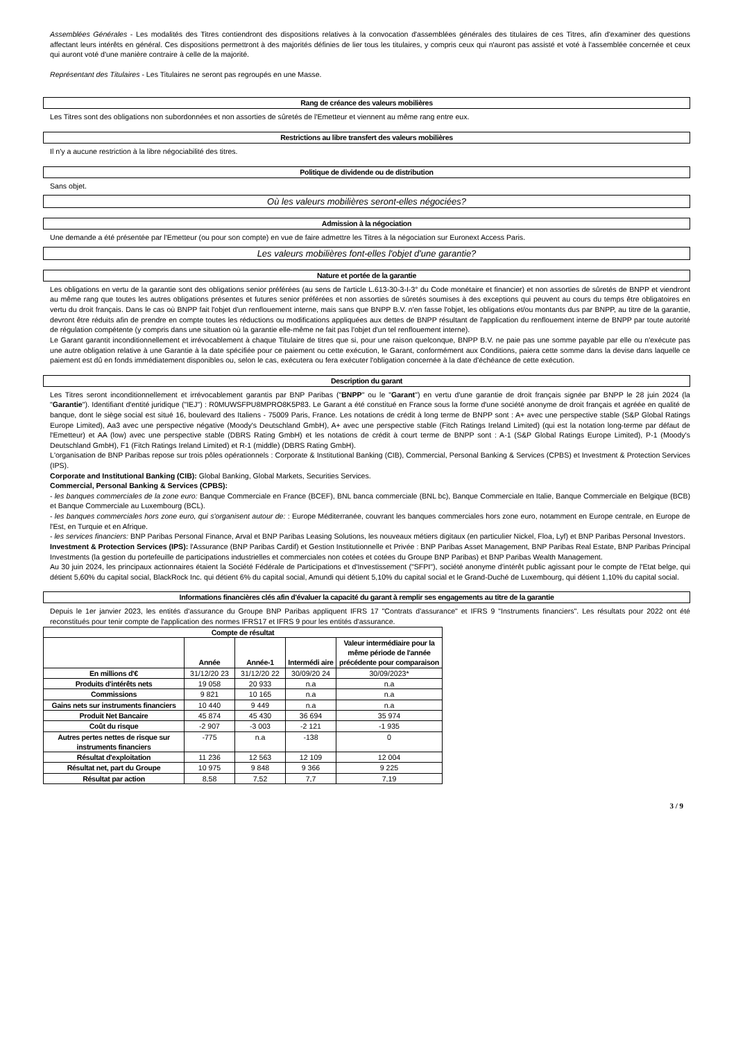Assemblées Générales - Les modalités des Titres contiendront des dispositions relatives à la convocation d'assemblées générales des titulaires de ces Titres, afin d'examiner des questions affectant leurs intérêts en général. Ces dispositions permettront à des majorités définies de lier tous les titulaires, y compris ceux qui n'auront pas assisté et voté à l'assemblée concernée et ceux qui auront voté d'une manière contraire à celle de la majorité.
Représentant des Titulaires - Les Titulaires ne seront pas regroupés en une Masse.
Rang de créance des valeurs mobilières
Les Titres sont des obligations non subordonnées et non assorties de sûretés de l'Emetteur et viennent au même rang entre eux.
Restrictions au libre transfert des valeurs mobilières
Il n'y a aucune restriction à la libre négociabilité des titres.
Politique de dividende ou de distribution
Sans objet.
Où les valeurs mobilières seront-elles négociées?
Admission à la négociation
Une demande a été présentée par l'Emetteur (ou pour son compte) en vue de faire admettre les Titres à la négociation sur Euronext Access Paris.
Les valeurs mobilières font-elles l'objet d'une garantie?
Nature et portée de la garantie
Les obligations en vertu de la garantie sont des obligations senior préférées (au sens de l'article L.613-30-3-I-3° du Code monétaire et financier) et non assorties de sûretés de BNPP et viendront au même rang que toutes les autres obligations présentes et futures senior préférées et non assorties de sûretés soumises à des exceptions qui peuvent au cours du temps être obligatoires en vertu du droit français. Dans le cas où BNPP fait l'objet d'un renflouement interne, mais sans que BNPP B.V. n'en fasse l'objet, les obligations et/ou montants dus par BNPP, au titre de la garantie, devront être réduits afin de prendre en compte toutes les réductions ou modifications appliquées aux dettes de BNPP résultant de l'application du renflouement interne de BNPP par toute autorité de régulation compétente (y compris dans une situation où la garantie elle-même ne fait pas l'objet d'un tel renflouement interne).
Le Garant garantit inconditionnellement et irrévocablement à chaque Titulaire de titres que si, pour une raison quelconque, BNPP B.V. ne paie pas une somme payable par elle ou n'exécute pas une autre obligation relative à une Garantie à la date spécifiée pour ce paiement ou cette exécution, le Garant, conformément aux Conditions, paiera cette somme dans la devise dans laquelle ce paiement est dû en fonds immédiatement disponibles ou, selon le cas, exécutera ou fera exécuter l'obligation concernée à la date d'échéance de cette exécution.
Description du garant
Les Titres seront inconditionnellement et irrévocablement garantis par BNP Paribas ("BNPP" ou le "Garant") en vertu d'une garantie de droit français signée par BNPP le 28 juin 2024 (la "Garantie"). Identifiant d'entité juridique ("IEJ") : R0MUWSFPU8MPRO8K5P83. Le Garant a été constitué en France sous la forme d'une société anonyme de droit français et agréée en qualité de banque, dont le siège social est situé 16, boulevard des Italiens - 75009 Paris, France. Les notations de crédit à long terme de BNPP sont : A+ avec une perspective stable (S&P Global Ratings Europe Limited), Aa3 avec une perspective négative (Moody's Deutschland GmbH), A+ avec une perspective stable (Fitch Ratings Ireland Limited) (qui est la notation long-terme par défaut de l'Emetteur) et AA (low) avec une perspective stable (DBRS Rating GmbH) et les notations de crédit à court terme de BNPP sont : A-1 (S&P Global Ratings Europe Limited), P-1 (Moody's Deutschland GmbH), F1 (Fitch Ratings Ireland Limited) et R-1 (middle) (DBRS Rating GmbH).
L'organisation de BNP Paribas repose sur trois pôles opérationnels : Corporate & Institutional Banking (CIB), Commercial, Personal Banking & Services (CPBS) et Investment & Protection Services (IPS).
Corporate and Institutional Banking (CIB): Global Banking, Global Markets, Securities Services.
Commercial, Personal Banking & Services (CPBS):
- les banques commerciales de la zone euro: Banque Commerciale en France (BCEF), BNL banca commerciale (BNL bc), Banque Commerciale en Italie, Banque Commerciale en Belgique (BCB) et Banque Commerciale au Luxembourg (BCL).
- les banques commerciales hors zone euro, qui s'organisent autour de: : Europe Méditerranée, couvrant les banques commerciales hors zone euro, notamment en Europe centrale, en Europe de l'Est, en Turquie et en Afrique.
- les services financiers: BNP Paribas Personal Finance, Arval et BNP Paribas Leasing Solutions, les nouveaux métiers digitaux (en particulier Nickel, Floa, Lyf) et BNP Paribas Personal Investors.
Investment & Protection Services (IPS): l'Assurance (BNP Paribas Cardif) et Gestion Institutionnelle et Privée : BNP Paribas Asset Management, BNP Paribas Real Estate, BNP Paribas Principal Investments (la gestion du portefeuille de participations industrielles et commerciales non cotées et cotées du Groupe BNP Paribas) et BNP Paribas Wealth Management.
Au 30 juin 2024, les principaux actionnaires étaient la Société Fédérale de Participations et d'Investissement ("SFPI"), société anonyme d'intérêt public agissant pour le compte de l'Etat belge, qui détient 5,60% du capital social, BlackRock Inc. qui détient 6% du capital social, Amundi qui détient 5,10% du capital social et le Grand-Duché de Luxembourg, qui détient 1,10% du capital social.
Informations financières clés afin d'évaluer la capacité du garant à remplir ses engagements au titre de la garantie
Depuis le 1er janvier 2023, les entités d'assurance du Groupe BNP Paribas appliquent IFRS 17 "Contrats d'assurance" et IFRS 9 "Instruments financiers". Les résultats pour 2022 ont été reconstitués pour tenir compte de l'application des normes IFRS17 et IFRS 9 pour les entités d'assurance.
| Compte de résultat | | | | |
| | Année | Année-1 | Intermédi aire | Valeur intermédiaire pour la même période de l'année précédente pour comparaison |
| En millions d'€ | 31/12/20 23 | 31/12/20 22 | 30/09/20 24 | 30/09/2023* |
| Produits d'intérêts nets | 19 058 | 20 933 | n.a | n.a |
| Commissions | 9 821 | 10 165 | n.a | n.a |
| Gains nets sur instruments financiers | 10 440 | 9 449 | n.a | n.a |
| Produit Net Bancaire | 45 874 | 45 430 | 36 694 | 35 974 |
| Coût du risque | -2 907 | -3 003 | -2 121 | -1 935 |
| Autres pertes nettes de risque sur instruments financiers | -775 | n.a | -138 | 0 |
| Résultat d'exploitation | 11 236 | 12 563 | 12 109 | 12 004 |
| Résultat net, part du Groupe | 10 975 | 9 848 | 9 366 | 9 225 |
| Résultat par action | 8,58 | 7,52 | 7,7 | 7,19 |
3 / 9